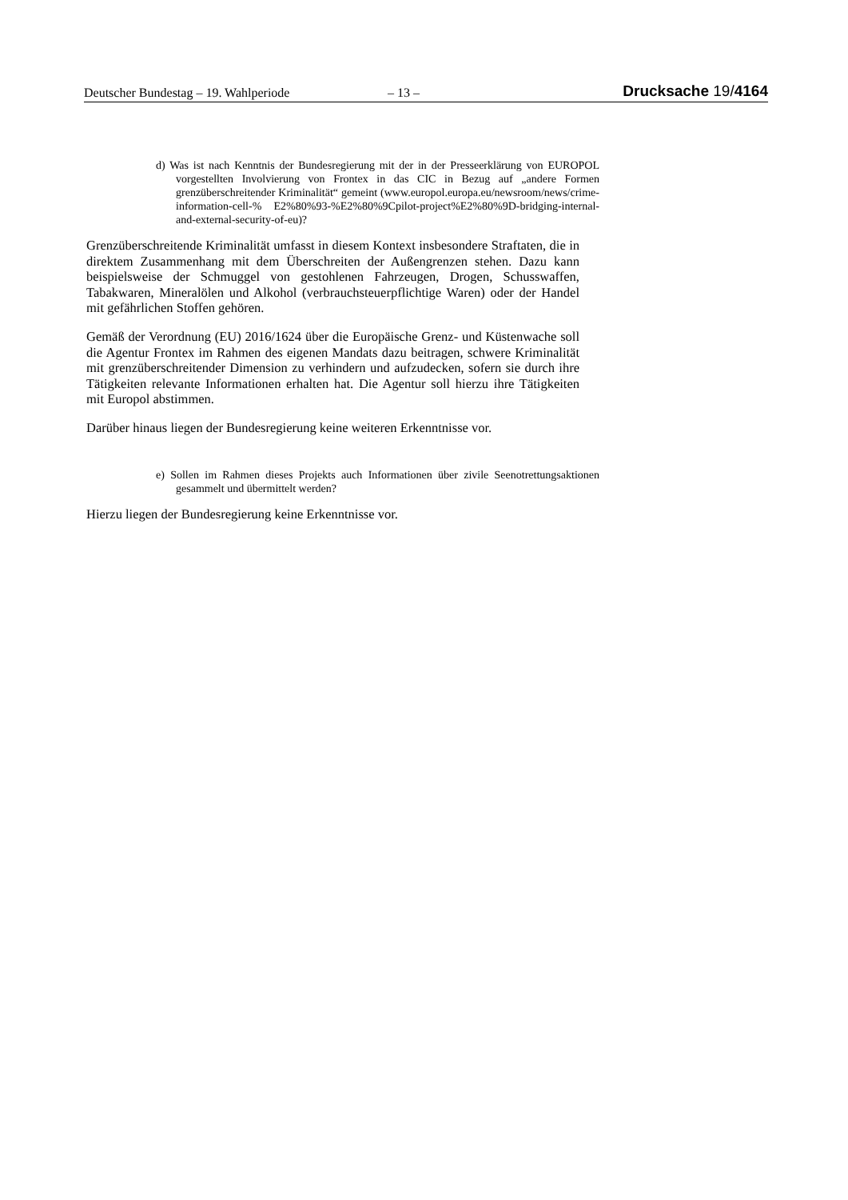Deutscher Bundestag – 19. Wahlperiode – 13 – Drucksache 19/4164
d) Was ist nach Kenntnis der Bundesregierung mit der in der Presseerklärung von EUROPOL vorgestellten Involvierung von Frontex in das CIC in Bezug auf „andere Formen grenzüberschreitender Kriminalität“ gemeint (www.europol.europa.eu/newsroom/news/crime-information-cell-% E2%80%93-%E2%80%9Cpilot-project%E2%80%9D-bridging-internal-and-external-security-of-eu)?
Grenzüberschreitende Kriminalität umfasst in diesem Kontext insbesondere Straftaten, die in direktem Zusammenhang mit dem Überschreiten der Außengrenzen stehen. Dazu kann beispielsweise der Schmuggel von gestohlenen Fahrzeugen, Drogen, Schusswaffen, Tabakwaren, Mineralölen und Alkohol (verbrauchsteuerpflichtige Waren) oder der Handel mit gefährlichen Stoffen gehören.
Gemäß der Verordnung (EU) 2016/1624 über die Europäische Grenz- und Küstenwache soll die Agentur Frontex im Rahmen des eigenen Mandats dazu beitragen, schwere Kriminalität mit grenzüberschreitender Dimension zu verhindern und aufzudecken, sofern sie durch ihre Tätigkeiten relevante Informationen erhalten hat. Die Agentur soll hierzu ihre Tätigkeiten mit Europol abstimmen.
Darüber hinaus liegen der Bundesregierung keine weiteren Erkenntnisse vor.
e) Sollen im Rahmen dieses Projekts auch Informationen über zivile Seenotrettungsaktionen gesammelt und übermittelt werden?
Hierzu liegen der Bundesregierung keine Erkenntnisse vor.